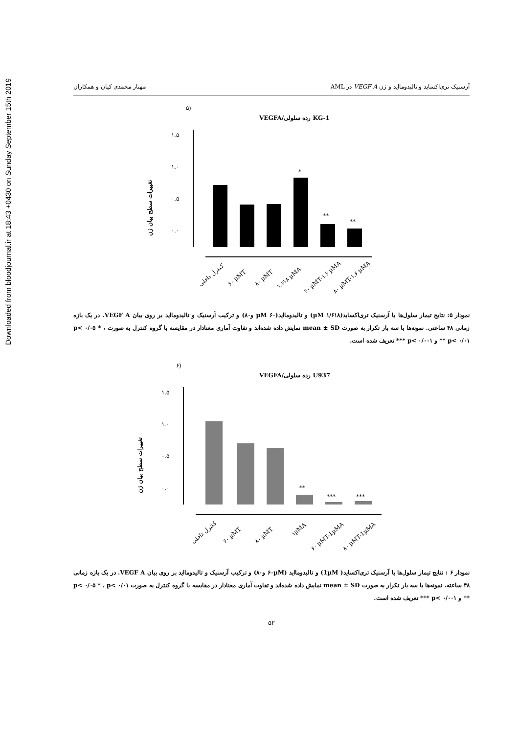Downloaded from bloodjournal.ir at 18:43 +0430 on Sunday September 15th 2019
مهناز محمدی کیان و همکاران آرسنیک تری‌اکساید و تالیدومااید و ژن VEGF A در AML
۵)
VEGFA/رده سلولی KG-1
تغییرات سطح بیان ژن
۱.۵
۱.۰
۰.۵
۰.۰
*
**
**
کنترل داخلی
۶۰ µMT
۸۰ µMT
۱.۶۱۸ µMA
۶۰ µMT-۱.۶ µMA
۸۰ µMT-۱.۶ µMA
نمودار ۵: نتایج تیمار سلول‌ها با آرسنیک تری‌اکساید(µM ۱/۶۱۸) و تالیدومااید(µM ۶۰ و۸۰) و ترکیب آرسنیک و تالیدومااید بر روی بیان VEGF A. در یک بازه زمانی ۴۸ ساعتی. نمونه‌ها با سه بار تکرار به صورت mean ± SD نمایش داده شده‌اند و تفاوت آماری معنادار در مقایسه با گروه کنترل به صورت p< ۰/۰۵ * ، p< ۰/۰۱ ** و p< ۰/۰۰۱ *** تعریف شده است.
۶)
VEGFA/رده سلولی U937
تغییرات سطح بیان ژن
۱.۵
۱.۰
۰.۵
۰.۰
**
***
***
کنترل داخلی
۶۰ µMT
۸۰ µMT
۱µMA
۶۰ µMT-1µMA
۸۰ µMT-1µMA
نمودار ۶ : نتایج تیمار سلول‌ها با آرسنیک تری‌اکساید( 1µM) و تالیدومااید (۶۰µM و۸۰) و ترکیب آرسنیک و تالیدومااید بر روی بیان VEGF A. در یک بازه زمانی ۴۸ ساعته. نمونه‌ها با سه بار تکرار به صورت mean ± SD نمایش داده شده‌اند و تفاوت آماری معنادار در مقایسه با گروه کنترل به صورت p< ۰/۰۵ * ، p< ۰/۰۱ ** و p< ۰/۰۰۱ *** تعریف شده است.
۵۲